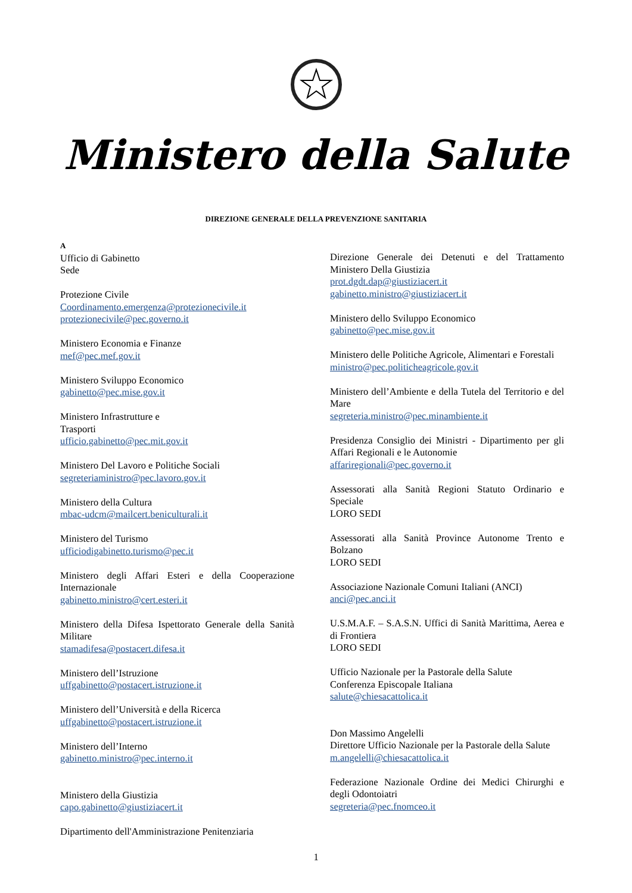Ministero della Salute
DIREZIONE GENERALE DELLA PREVENZIONE SANITARIA
A
Ufficio di Gabinetto
Sede
Protezione Civile
Coordinamento.emergenza@protezionecivile.it
protezionecivile@pec.governo.it
Ministero Economia e Finanze
mef@pec.mef.gov.it
Ministero Sviluppo Economico
gabinetto@pec.mise.gov.it
Ministero Infrastrutture e
Trasporti
ufficio.gabinetto@pec.mit.gov.it
Ministero Del Lavoro e Politiche Sociali
segreteriaministro@pec.lavoro.gov.it
Ministero della Cultura
mbac-udcm@mailcert.beniculturali.it
Ministero del Turismo
ufficiodigabinetto.turismo@pec.it
Ministero degli Affari Esteri e della Cooperazione Internazionale
gabinetto.ministro@cert.esteri.it
Ministero della Difesa Ispettorato Generale della Sanità Militare
stamadifesa@postacert.difesa.it
Ministero dell’Istruzione
uffgabinetto@postacert.istruzione.it
Ministero dell’Università e della Ricerca
uffgabinetto@postacert.istruzione.it
Ministero dell’Interno
gabinetto.ministro@pec.interno.it
Ministero della Giustizia
capo.gabinetto@giustiziacert.it
Dipartimento dell'Amministrazione Penitenziaria
Direzione Generale dei Detenuti e del Trattamento Ministero Della Giustizia
prot.dgdt.dap@giustiziacert.it
gabinetto.ministro@giustiziacert.it
Ministero dello Sviluppo Economico
gabinetto@pec.mise.gov.it
Ministero delle Politiche Agricole, Alimentari e Forestali
ministro@pec.politicheagricole.gov.it
Ministero dell’Ambiente e della Tutela del Territorio e del Mare
segreteria.ministro@pec.minambiente.it
Presidenza Consiglio dei Ministri - Dipartimento per gli Affari Regionali e le Autonomie
affariregionali@pec.governo.it
Assessorati alla Sanità Regioni Statuto Ordinario e Speciale
LORO SEDI
Assessorati alla Sanità Province Autonome Trento e Bolzano
LORO SEDI
Associazione Nazionale Comuni Italiani (ANCI)
anci@pec.anci.it
U.S.M.A.F. – S.A.S.N. Uffici di Sanità Marittima, Aerea e di Frontiera
LORO SEDI
Ufficio Nazionale per la Pastorale della Salute
Conferenza Episcopale Italiana
salute@chiesacattolica.it
Don Massimo Angelelli
Direttore Ufficio Nazionale per la Pastorale della Salute
m.angelelli@chiesacattolica.it
Federazione Nazionale Ordine dei Medici Chirurghi e degli Odontoiatri
segreteria@pec.fnomceo.it
1